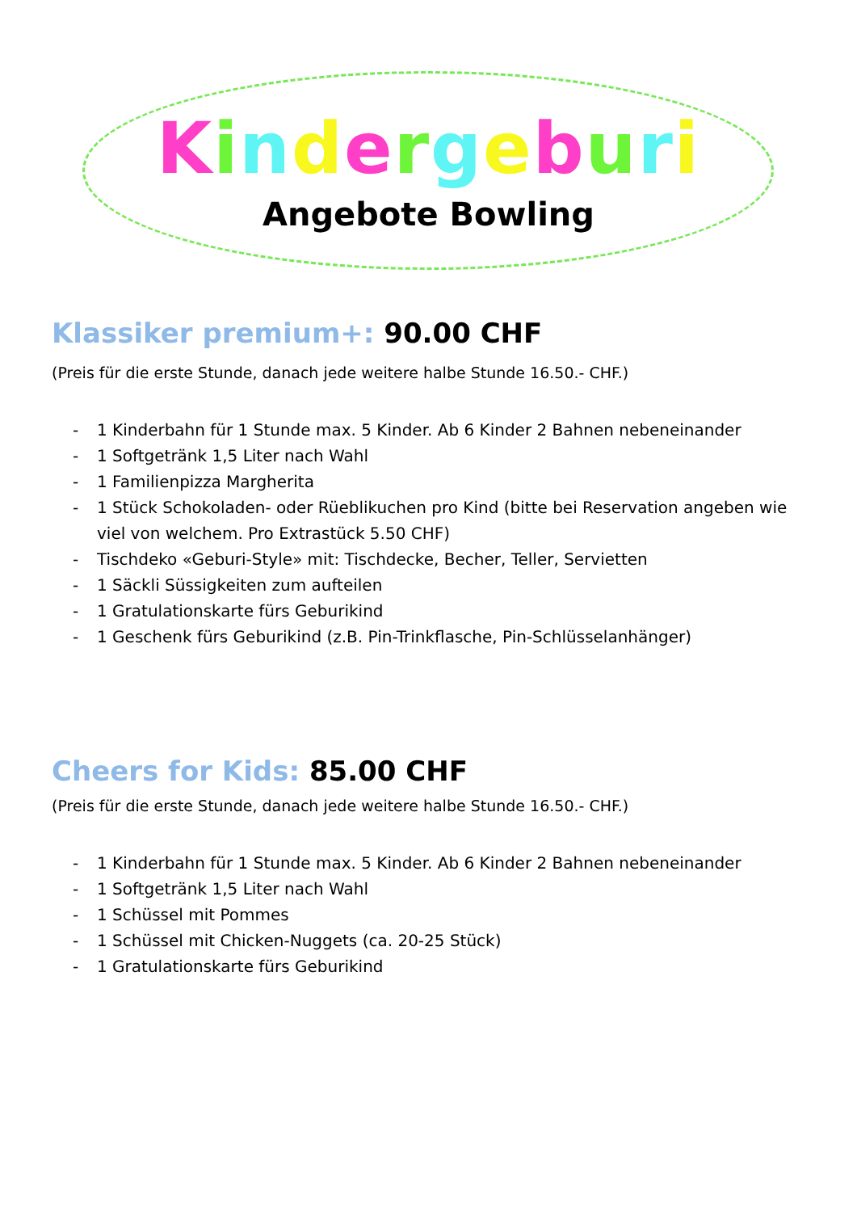Kindergeburi
Angebote Bowling
Klassiker premium+: 90.00 CHF
(Preis für die erste Stunde, danach jede weitere halbe Stunde 16.50.- CHF.)
- 1 Kinderbahn für 1 Stunde max. 5 Kinder. Ab 6 Kinder 2 Bahnen nebeneinander
- 1 Softgetränk 1,5 Liter nach Wahl
- 1 Familienpizza Margherita
- 1 Stück Schokoladen- oder Rüeblikuchen pro Kind (bitte bei Reservation angeben wie viel von welchem. Pro Extrastück 5.50 CHF)
- Tischdeko «Geburi-Style» mit: Tischdecke, Becher, Teller, Servietten
- 1 Säckli Süssigkeiten zum aufteilen
- 1 Gratulationskarte fürs Geburikind
- 1 Geschenk fürs Geburikind (z.B. Pin-Trinkflasche, Pin-Schlüsselanhänger)
Cheers for Kids: 85.00 CHF
(Preis für die erste Stunde, danach jede weitere halbe Stunde 16.50.- CHF.)
- 1 Kinderbahn für 1 Stunde max. 5 Kinder. Ab 6 Kinder 2 Bahnen nebeneinander
- 1 Softgetränk 1,5 Liter nach Wahl
- 1 Schüssel mit Pommes
- 1 Schüssel mit Chicken-Nuggets (ca. 20-25 Stück)
- 1 Gratulationskarte fürs Geburikind